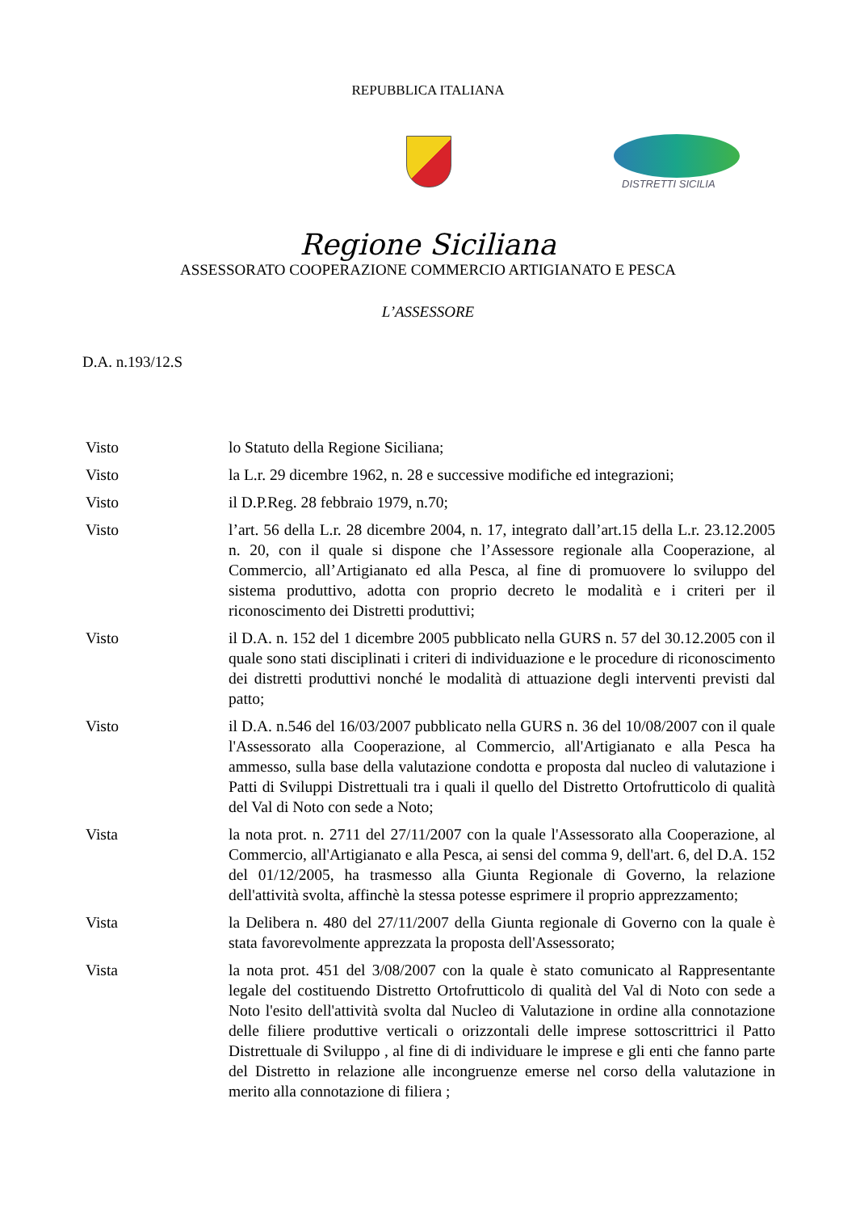REPUBBLICA ITALIANA
DISTRETTI SICILIA
Regione Siciliana
ASSESSORATO COOPERAZIONE COMMERCIO ARTIGIANATO E PESCA
L’ASSESSORE
D.A. n.193/12.S
Visto lo Statuto della Regione Siciliana;
Visto la L.r. 29 dicembre 1962, n. 28 e successive modifiche ed integrazioni;
Visto il D.P.Reg. 28 febbraio 1979, n.70;
Visto l’art. 56 della L.r. 28 dicembre 2004, n. 17, integrato dall’art.15 della L.r. 23.12.2005 n. 20, con il quale si dispone che l’Assessore regionale alla Cooperazione, al Commercio, all’Artigianato ed alla Pesca, al fine di promuovere lo sviluppo del sistema produttivo, adotta con proprio decreto le modalità e i criteri per il riconoscimento dei Distretti produttivi;
Visto il D.A. n. 152 del 1 dicembre 2005 pubblicato nella GURS n. 57 del 30.12.2005 con il quale sono stati disciplinati i criteri di individuazione e le procedure di riconoscimento dei distretti produttivi nonché le modalità di attuazione degli interventi previsti dal patto;
Visto il D.A. n.546 del 16/03/2007 pubblicato nella GURS n. 36 del 10/08/2007 con il quale l'Assessorato alla Cooperazione, al Commercio, all'Artigianato e alla Pesca ha ammesso, sulla base della valutazione condotta e proposta dal nucleo di valutazione i Patti di Sviluppi Distrettuali tra i quali il quello del Distretto Ortofrutticolo di qualità del Val di Noto con sede a Noto;
Vista la nota prot. n. 2711 del 27/11/2007 con la quale l'Assessorato alla Cooperazione, al Commercio, all'Artigianato e alla Pesca, ai sensi del comma 9, dell'art. 6, del D.A. 152 del 01/12/2005, ha trasmesso alla Giunta Regionale di Governo, la relazione dell'attività svolta, affinchè la stessa potesse esprimere il proprio apprezzamento;
Vista la Delibera n. 480 del 27/11/2007 della Giunta regionale di Governo con la quale è stata favorevolmente apprezzata la proposta dell'Assessorato;
Vista la nota prot. 451 del 3/08/2007 con la quale è stato comunicato al Rappresentante legale del costituendo Distretto Ortofrutticolo di qualità del Val di Noto con sede a Noto l'esito dell'attività svolta dal Nucleo di Valutazione in ordine alla connotazione delle filiere produttive verticali o orizzontali delle imprese sottoscrittrici il Patto Distrettuale di Sviluppo , al fine di di individuare le imprese e gli enti che fanno parte del Distretto in relazione alle incongruenze emerse nel corso della valutazione in merito alla connotazione di filiera ;